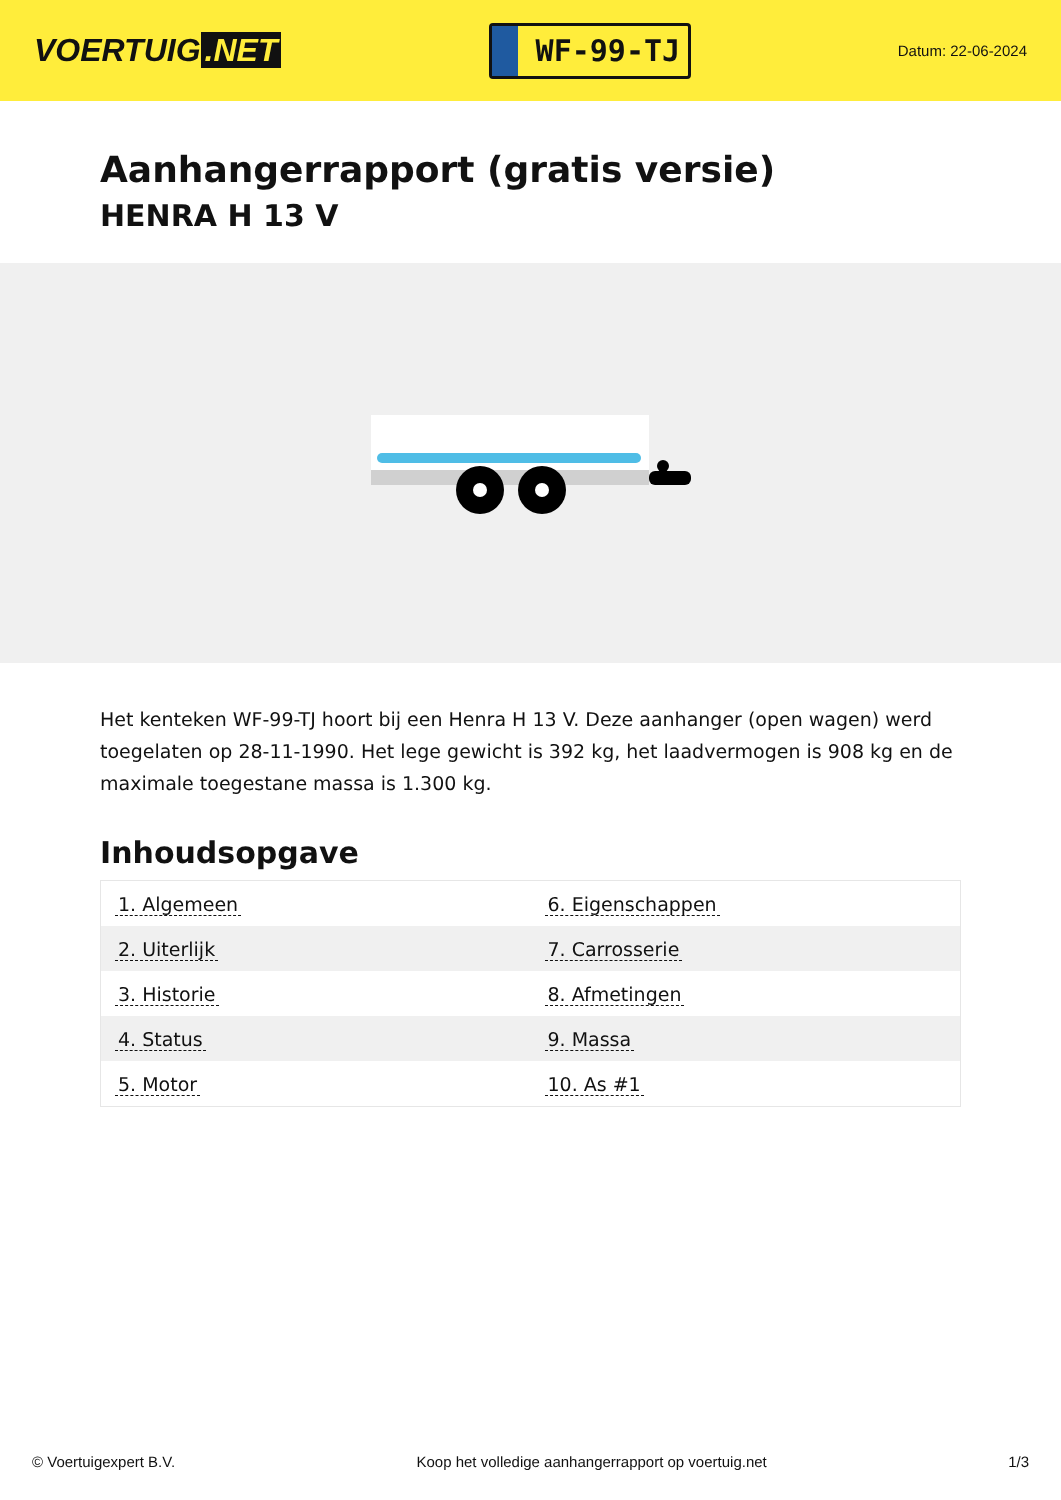VOERTUIG.NET
WF-99-TJ
Datum: 22-06-2024
Aanhangerrapport (gratis versie)
HENRA H 13 V
Het kenteken WF-99-TJ hoort bij een Henra H 13 V. Deze aanhanger (open wagen) werd toegelaten op 28-11-1990. Het lege gewicht is 392 kg, het laadvermogen is 908 kg en de maximale toegestane massa is 1.300 kg.
Inhoudsopgave
| 1. Algemeen | 6. Eigenschappen |
| 2. Uiterlijk | 7. Carrosserie |
| 3. Historie | 8. Afmetingen |
| 4. Status | 9. Massa |
| 5. Motor | 10. As #1 |
© Voertuigexpert B.V. Koop het volledige aanhangerrapport op voertuig.net 1/3